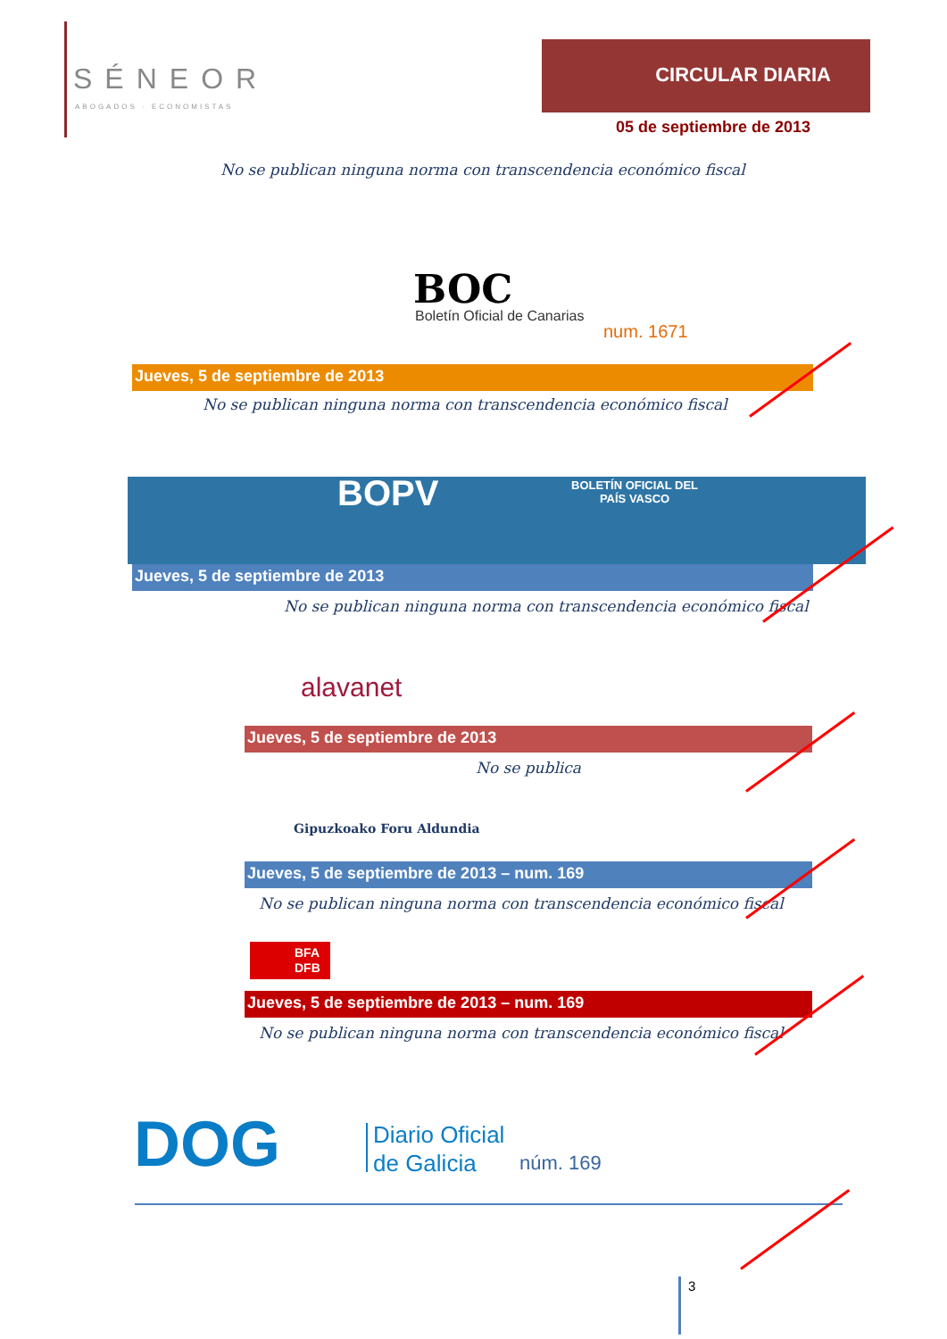SÉNEOR
ABOGADOS · ECONOMISTAS
CIRCULAR DIARIA
05 de septiembre de 2013
No se publican ninguna norma con transcendencia económico fiscal
BOC
Boletín Oficial de Canarias
num. 1671
Jueves, 5 de septiembre de 2013
No se publican ninguna norma con transcendencia económico fiscal
BOPV
BOLETÍN OFICIAL DEL
PAÍS VASCO
Jueves, 5 de septiembre de 2013
No se publican ninguna norma con transcendencia económico fiscal
alavanet
Jueves, 5 de septiembre de 2013
No se publica
Gipuzkoako Foru Aldundia
Jueves, 5 de septiembre de 2013 – num. 169
No se publican ninguna norma con transcendencia económico fiscal
BFA
DFB
Jueves, 5 de septiembre de 2013 – num. 169
No se publican ninguna norma con transcendencia económico fiscal
DOG
Diario Oficial
de Galicia
núm. 169
3